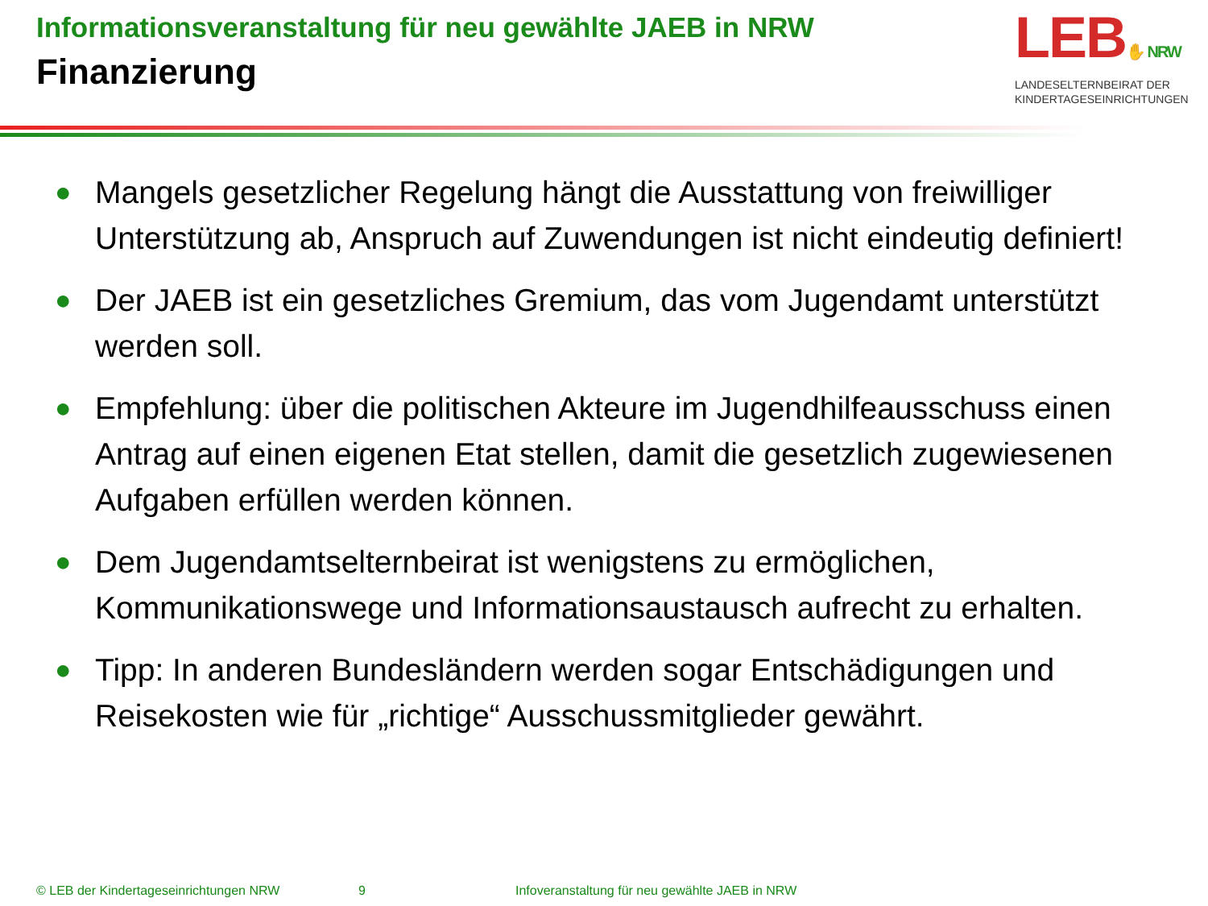Informationsveranstaltung für neu gewählte JAEB in NRW
Finanzierung
LEB✋ NRW
LANDESELTERNBEIRAT DER
KINDERTAGESEINRICHTUNGEN
● Mangels gesetzlicher Regelung hängt die Ausstattung von freiwilliger Unterstützung ab, Anspruch auf Zuwendungen ist nicht eindeutig definiert!
● Der JAEB ist ein gesetzliches Gremium, das vom Jugendamt unterstützt werden soll.
● Empfehlung: über die politischen Akteure im Jugendhilfeausschuss einen Antrag auf einen eigenen Etat stellen, damit die gesetzlich zugewiesenen Aufgaben erfüllen werden können.
● Dem Jugendamtselternbeirat ist wenigstens zu ermöglichen, Kommunikationswege und Informationsaustausch aufrecht zu erhalten.
● Tipp: In anderen Bundesländern werden sogar Entschädigungen und Reisekosten wie für „richtige“ Ausschussmitglieder gewährt.
© LEB der Kindertageseinrichtungen NRW 9 Infoveranstaltung für neu gewählte JAEB in NRW